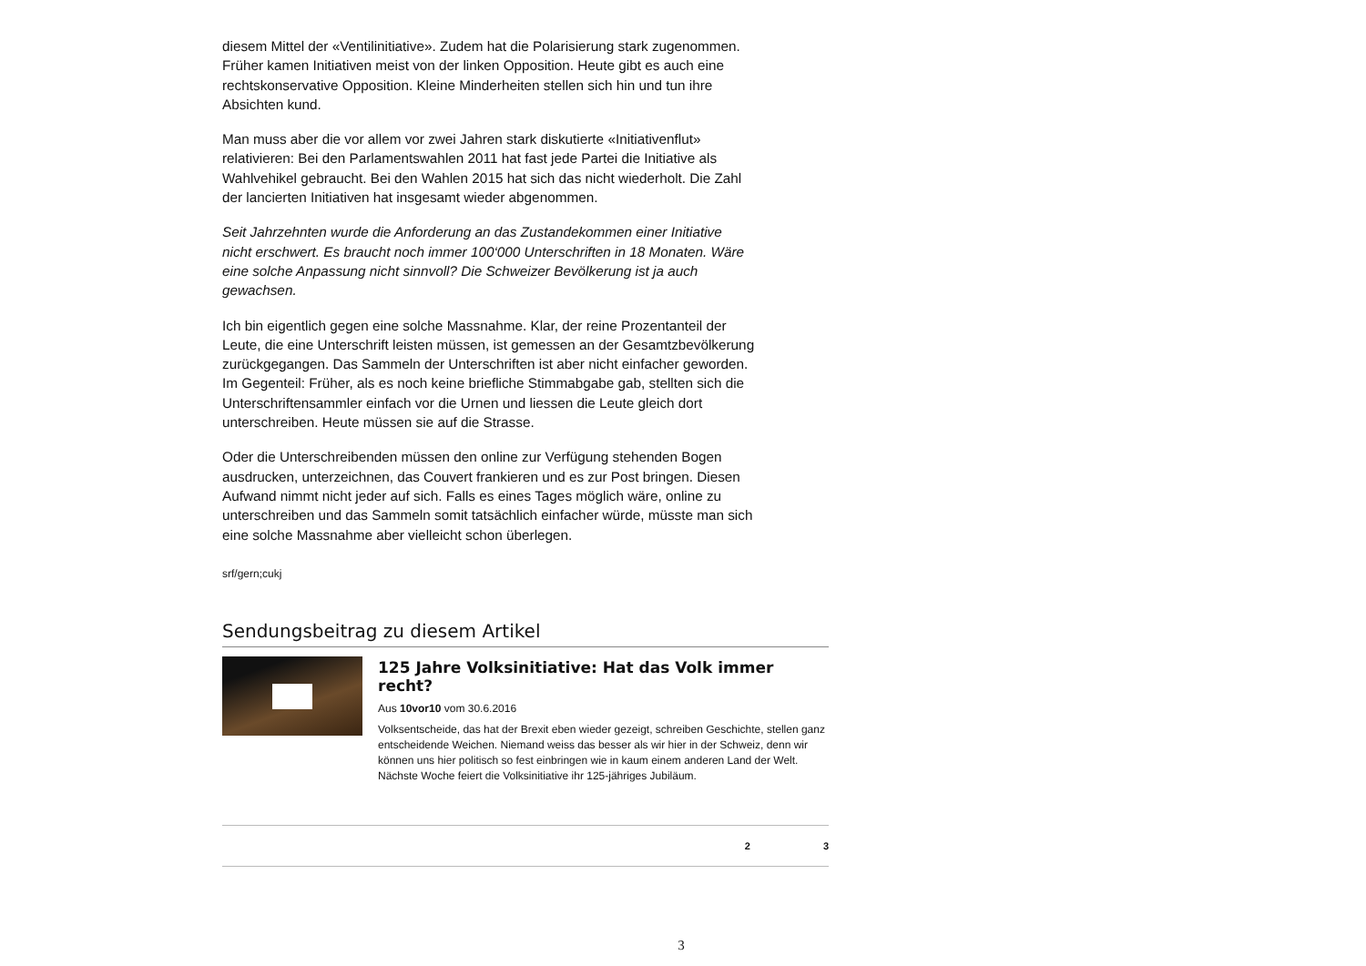diesem Mittel der «Ventilinitiative». Zudem hat die Polarisierung stark zugenommen. Früher kamen Initiativen meist von der linken Opposition. Heute gibt es auch eine rechtskonservative Opposition. Kleine Minderheiten stellen sich hin und tun ihre Absichten kund.
Man muss aber die vor allem vor zwei Jahren stark diskutierte «Initiativenflut» relativieren: Bei den Parlamentswahlen 2011 hat fast jede Partei die Initiative als Wahlvehikel gebraucht. Bei den Wahlen 2015 hat sich das nicht wiederholt. Die Zahl der lancierten Initiativen hat insgesamt wieder abgenommen.
Seit Jahrzehnten wurde die Anforderung an das Zustandekommen einer Initiative nicht erschwert. Es braucht noch immer 100‘000 Unterschriften in 18 Monaten. Wäre eine solche Anpassung nicht sinnvoll? Die Schweizer Bevölkerung ist ja auch gewachsen.
Ich bin eigentlich gegen eine solche Massnahme. Klar, der reine Prozentanteil der Leute, die eine Unterschrift leisten müssen, ist gemessen an der Gesamtzbevölkerung zurückgegangen. Das Sammeln der Unterschriften ist aber nicht einfacher geworden. Im Gegenteil: Früher, als es noch keine briefliche Stimmabgabe gab, stellten sich die Unterschriftensammler einfach vor die Urnen und liessen die Leute gleich dort unterschreiben. Heute müssen sie auf die Strasse.
Oder die Unterschreibenden müssen den online zur Verfügung stehenden Bogen ausdrucken, unterzeichnen, das Couvert frankieren und es zur Post bringen. Diesen Aufwand nimmt nicht jeder auf sich. Falls es eines Tages möglich wäre, online zu unterschreiben und das Sammeln somit tatsächlich einfacher würde, müsste man sich eine solche Massnahme aber vielleicht schon überlegen.
srf/gern;cukj
Sendungsbeitrag zu diesem Artikel
125 Jahre Volksinitiative: Hat das Volk immer recht?
Aus 10vor10 vom 30.6.2016
Volksentscheide, das hat der Brexit eben wieder gezeigt, schreiben Geschichte, stellen ganz entscheidende Weichen. Niemand weiss das besser als wir hier in der Schweiz, denn wir können uns hier politisch so fest einbringen wie in kaum einem anderen Land der Welt. Nächste Woche feiert die Volksinitiative ihr 125-jähriges Jubiläum.
2 3
3